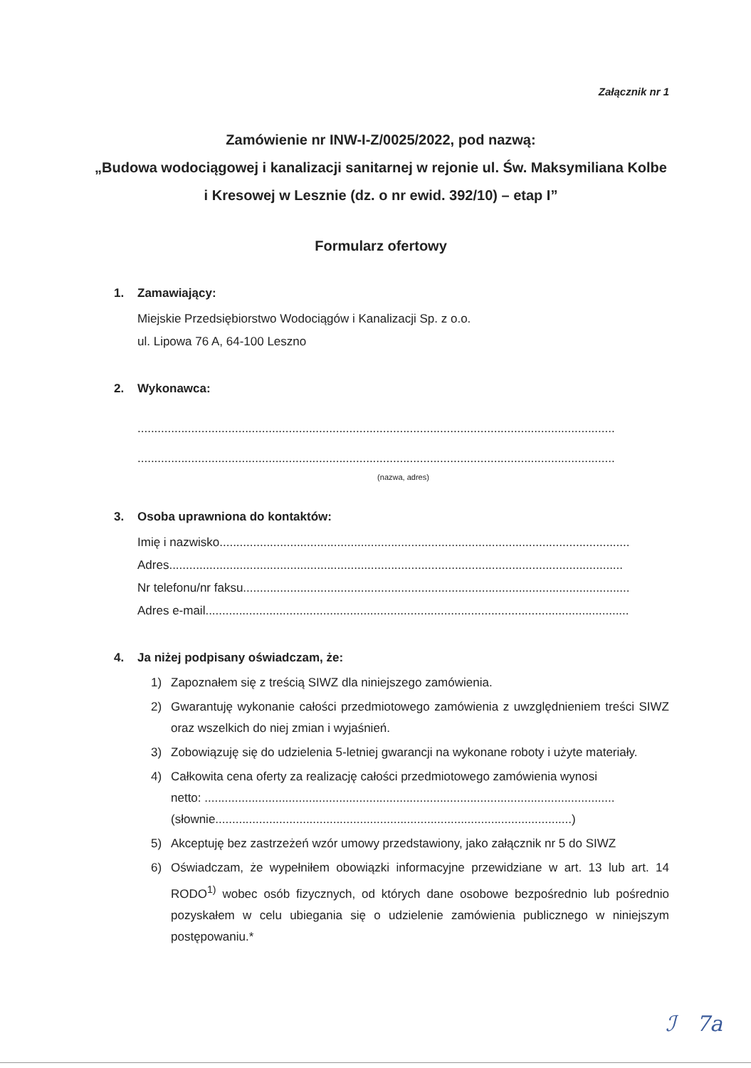Załącznik nr 1
Zamówienie nr INW-I-Z/0025/2022, pod nazwą:
„Budowa wodociągowej i kanalizacji sanitarnej w rejonie ul. Św. Maksymiliana Kolbe i Kresowej w Lesznie (dz. o nr ewid. 392/10) – etap I”
Formularz ofertowy
1. Zamawiający:
Miejskie Przedsiębiorstwo Wodociągów i Kanalizacji Sp. z o.o.
ul. Lipowa 76 A, 64-100 Leszno
2. Wykonawca:
..............................................................................................................................................
..............................................................................................................................................
(nazwa, adres)
3. Osoba uprawniona do kontaktów:
Imię i nazwisko..........................................................................................................................
Adres.......................................................................................................................................
Nr telefonu/nr faksu...................................................................................................................
Adres e-mail..............................................................................................................................
4. Ja niżej podpisany oświadczam, że:
1) Zapoznałem się z treścią SIWZ dla niniejszego zamówienia.
2) Gwarantuję wykonanie całości przedmiotowego zamówienia z uwzględnieniem treści SIWZ oraz wszelkich do niej zmian i wyjaśnień.
3) Zobowiązuję się do udzielenia 5-letniej gwarancji na wykonane roboty i użyte materiały.
4) Całkowita cena oferty za realizację całości przedmiotowego zamówienia wynosi
netto: ..........................................................................................................................
(słownie..........................................................................................................)
5) Akceptuję bez zastrzeżeń wzór umowy przedstawiony, jako załącznik nr 5 do SIWZ
6) Oświadczam, że wypełniłem obowiązki informacyjne przewidziane w art. 13 lub art. 14 RODO<sup>1)</sup> wobec osób fizycznych, od których dane osobowe bezpośrednio lub pośrednio pozyskałem w celu ubiegania się o udzielenie zamówienia publicznego w niniejszym postępowaniu.*
ℐ 7a